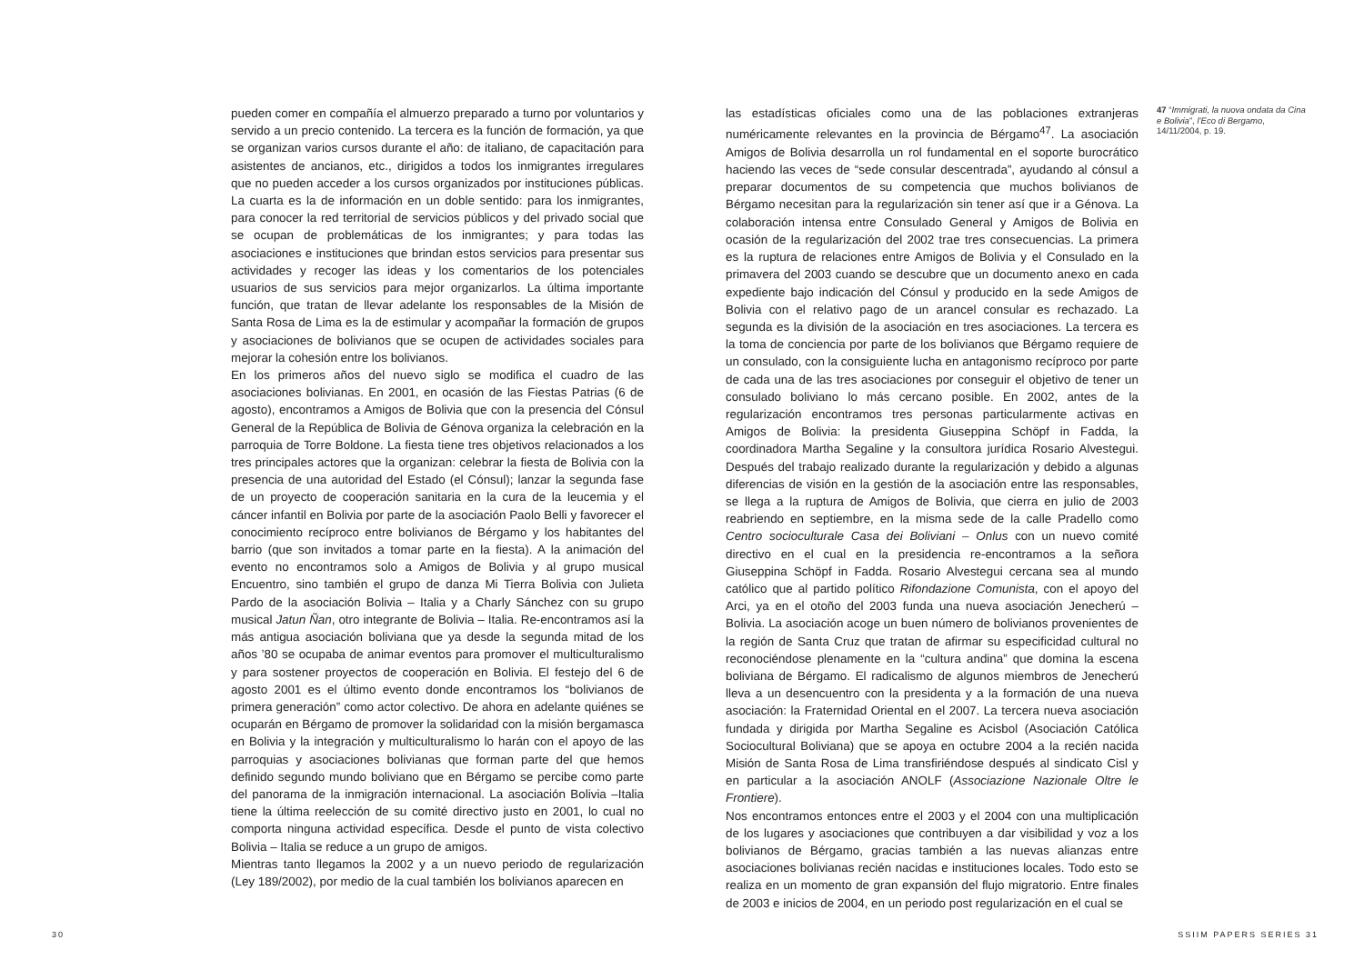pueden comer en compañía el almuerzo preparado a turno por voluntarios y servido a un precio contenido. La tercera es la función de formación, ya que se organizan varios cursos durante el año: de italiano, de capacitación para asistentes de ancianos, etc., dirigidos a todos los inmigrantes irregulares que no pueden acceder a los cursos organizados por instituciones públicas. La cuarta es la de información en un doble sentido: para los inmigrantes, para conocer la red territorial de servicios públicos y del privado social que se ocupan de problemáticas de los inmigrantes; y para todas las asociaciones e instituciones que brindan estos servicios para presentar sus actividades y recoger las ideas y los comentarios de los potenciales usuarios de sus servicios para mejor organizarlos. La última importante función, que tratan de llevar adelante los responsables de la Misión de Santa Rosa de Lima es la de estimular y acompañar la formación de grupos y asociaciones de bolivianos que se ocupen de actividades sociales para mejorar la cohesión entre los bolivianos.
En los primeros años del nuevo siglo se modifica el cuadro de las asociaciones bolivianas. En 2001, en ocasión de las Fiestas Patrias (6 de agosto), encontramos a Amigos de Bolivia que con la presencia del Cónsul General de la República de Bolivia de Génova organiza la celebración en la parroquia de Torre Boldone. La fiesta tiene tres objetivos relacionados a los tres principales actores que la organizan: celebrar la fiesta de Bolivia con la presencia de una autoridad del Estado (el Cónsul); lanzar la segunda fase de un proyecto de cooperación sanitaria en la cura de la leucemia y el cáncer infantil en Bolivia por parte de la asociación Paolo Belli y favorecer el conocimiento recíproco entre bolivianos de Bérgamo y los habitantes del barrio (que son invitados a tomar parte en la fiesta). A la animación del evento no encontramos solo a Amigos de Bolivia y al grupo musical Encuentro, sino también el grupo de danza Mi Tierra Bolivia con Julieta Pardo de la asociación Bolivia – Italia y a Charly Sánchez con su grupo musical Jatun Ñan, otro integrante de Bolivia – Italia. Re-encontramos así la más antigua asociación boliviana que ya desde la segunda mitad de los años ’80 se ocupaba de animar eventos para promover el multiculturalismo y para sostener proyectos de cooperación en Bolivia. El festejo del 6 de agosto 2001 es el último evento donde encontramos los “bolivianos de primera generación” como actor colectivo. De ahora en adelante quiénes se ocuparán en Bérgamo de promover la solidaridad con la misión bergamasca en Bolivia y la integración y multiculturalismo lo harán con el apoyo de las parroquias y asociaciones bolivianas que forman parte del que hemos definido segundo mundo boliviano que en Bérgamo se percibe como parte del panorama de la inmigración internacional. La asociación Bolivia –Italia tiene la última reelección de su comité directivo justo en 2001, lo cual no comporta ninguna actividad específica. Desde el punto de vista colectivo Bolivia – Italia se reduce a un grupo de amigos.
Mientras tanto llegamos la 2002 y a un nuevo periodo de regularización (Ley 189/2002), por medio de la cual también los bolivianos aparecen en
las estadísticas oficiales como una de las poblaciones extranjeras numéricamente relevantes en la provincia de Bérgamo<sup>47</sup>. La asociación Amigos de Bolivia desarrolla un rol fundamental en el soporte burocrático haciendo las veces de “sede consular descentrada”, ayudando al cónsul a preparar documentos de su competencia que muchos bolivianos de Bérgamo necesitan para la regularización sin tener así que ir a Génova. La colaboración intensa entre Consulado General y Amigos de Bolivia en ocasión de la regularización del 2002 trae tres consecuencias. La primera es la ruptura de relaciones entre Amigos de Bolivia y el Consulado en la primavera del 2003 cuando se descubre que un documento anexo en cada expediente bajo indicación del Cónsul y producido en la sede Amigos de Bolivia con el relativo pago de un arancel consular es rechazado. La segunda es la división de la asociación en tres asociaciones. La tercera es la toma de conciencia por parte de los bolivianos que Bérgamo requiere de un consulado, con la consiguiente lucha en antagonismo recíproco por parte de cada una de las tres asociaciones por conseguir el objetivo de tener un consulado boliviano lo más cercano posible. En 2002, antes de la regularización encontramos tres personas particularmente activas en Amigos de Bolivia: la presidenta Giuseppina Schöpf in Fadda, la coordinadora Martha Segaline y la consultora jurídica Rosario Alvestegui. Después del trabajo realizado durante la regularización y debido a algunas diferencias de visión en la gestión de la asociación entre las responsables, se llega a la ruptura de Amigos de Bolivia, que cierra en julio de 2003 reabriendo en septiembre, en la misma sede de la calle Pradello como Centro socioculturale Casa dei Boliviani – Onlus con un nuevo comité directivo en el cual en la presidencia re-encontramos a la señora Giuseppina Schöpf in Fadda. Rosario Alvestegui cercana sea al mundo católico que al partido político Rifondazione Comunista, con el apoyo del Arci, ya en el otoño del 2003 funda una nueva asociación Jenecherú – Bolivia. La asociación acoge un buen número de bolivianos provenientes de la región de Santa Cruz que tratan de afirmar su especificidad cultural no reconociéndose plenamente en la “cultura andina” que domina la escena boliviana de Bérgamo. El radicalismo de algunos miembros de Jenecherú lleva a un desencuentro con la presidenta y a la formación de una nueva asociación: la Fraternidad Oriental en el 2007. La tercera nueva asociación fundada y dirigida por Martha Segaline es Acisbol (Asociación Católica Sociocultural Boliviana) que se apoya en octubre 2004 a la recién nacida Misión de Santa Rosa de Lima transfiriéndose después al sindicato Cisl y en particular a la asociación ANOLF (Associazione Nazionale Oltre le Frontiere).
Nos encontramos entonces entre el 2003 y el 2004 con una multiplicación de los lugares y asociaciones que contribuyen a dar visibilidad y voz a los bolivianos de Bérgamo, gracias también a las nuevas alianzas entre asociaciones bolivianas recién nacidas e instituciones locales. Todo esto se realiza en un momento de gran expansión del flujo migratorio. Entre finales de 2003 e inicios de 2004, en un periodo post regularización en el cual se
47 “Immigrati, la nuova ondata da Cina e Bolivia”, l’Eco di Bergamo, 14/11/2004, p. 19.
30 SSIIM PAPERS SERIES 31